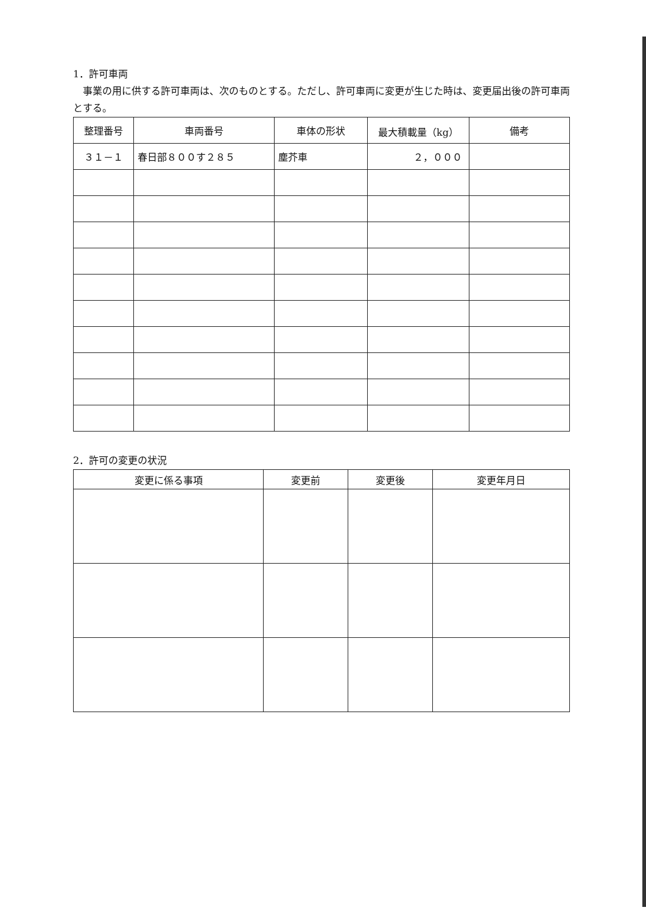1．許可車両
事業の用に供する許可車両は、次のものとする。ただし、許可車両に変更が生じた時は、変更届出後の許可車両とする。
| 整理番号 | 車両番号 | 車体の形状 | 最大積載量（kg） | 備考 |
| --- | --- | --- | --- | --- |
| ３１－１ | 春日部８００す２８５ | 塵芥車 | ２，０００ | |
2．許可の変更の状況
| 変更に係る事項 | 変更前 | 変更後 | 変更年月日 |
| --- | --- | --- | --- |